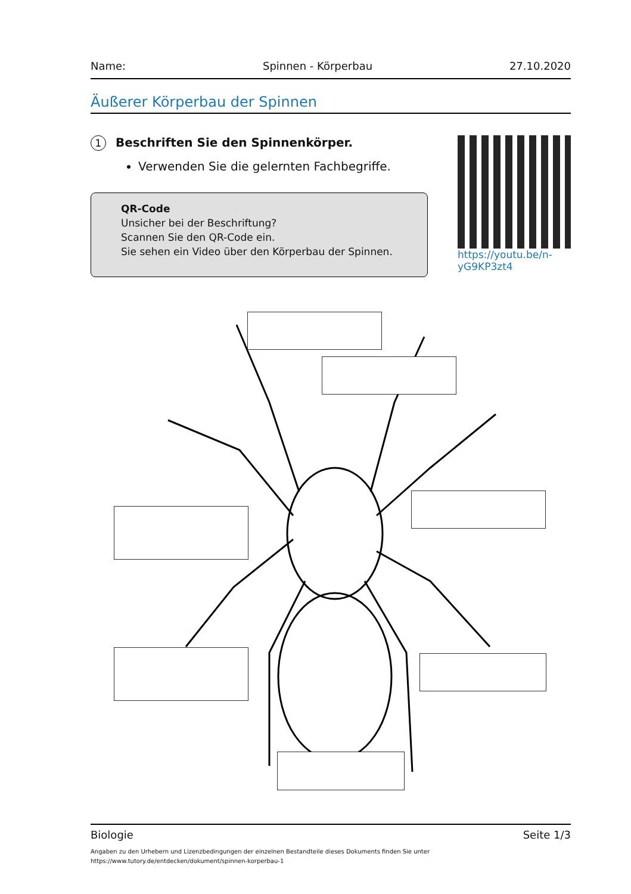Name: Spinnen - Körperbau 27.10.2020
Äußerer Körperbau der Spinnen
1 Beschriften Sie den Spinnenkörper.
Verwenden Sie die gelernten Fachbegriffe.
QR-Code
Unsicher bei der Beschriftung?
Scannen Sie den QR-Code ein.
Sie sehen ein Video über den Körperbau der Spinnen.
https://youtu.be/n-yG9KP3zt4
Biologie Seite 1/3
Angaben zu den Urhebern und Lizenzbedingungen der einzelnen Bestandteile dieses Dokuments finden Sie unter
https://www.tutory.de/entdecken/dokument/spinnen-korperbau-1